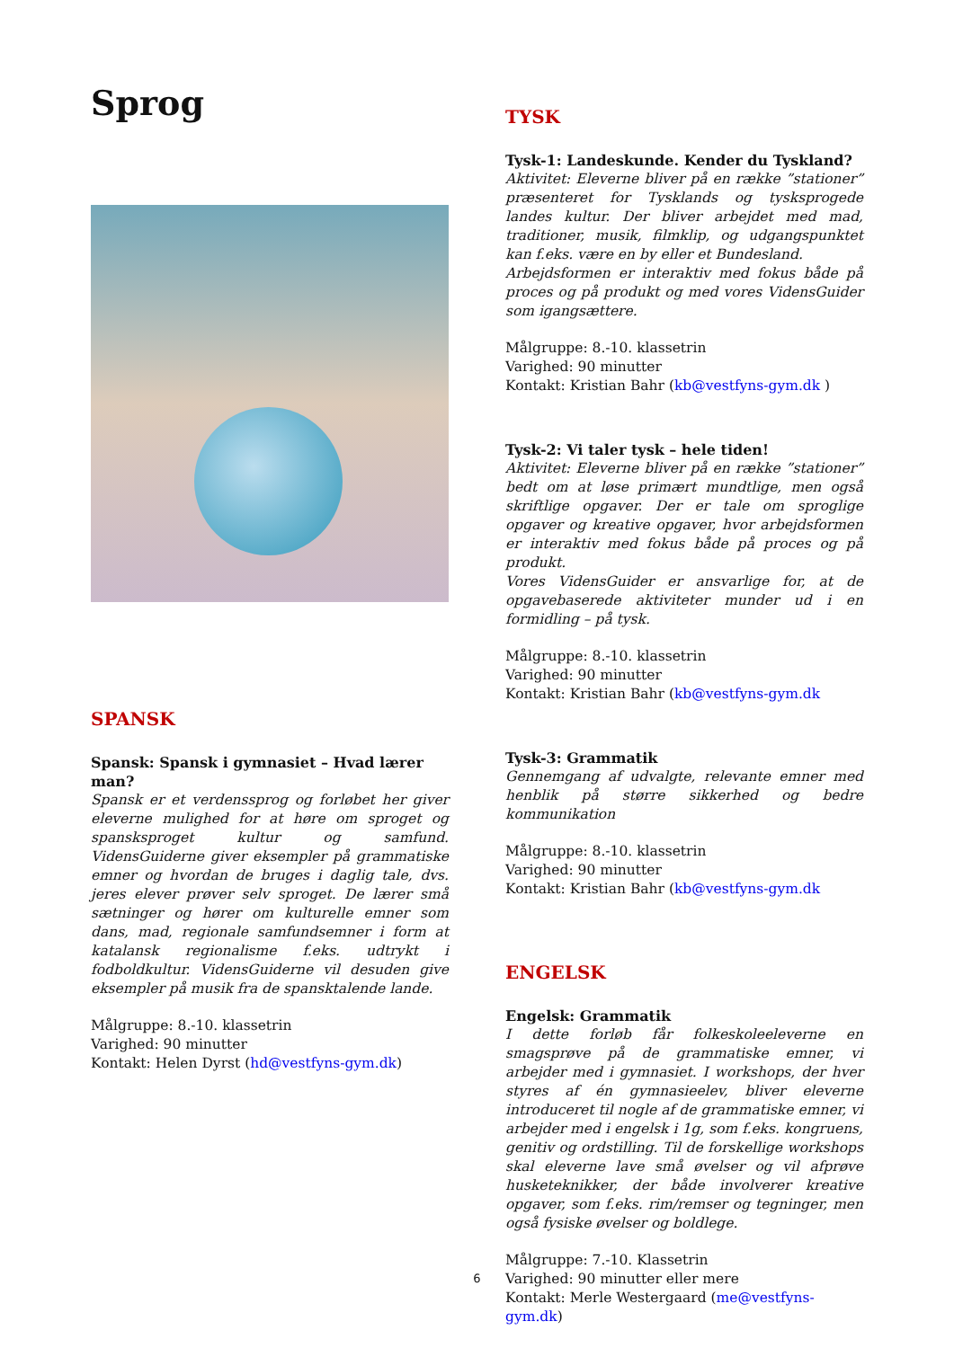Sprog
SPANSK
Spansk: Spansk i gymnasiet – Hvad lærer man?
Spansk er et verdenssprog og forløbet her giver eleverne mulighed for at høre om sproget og spansksproget kultur og samfund. VidensGuiderne giver eksempler på grammatiske emner og hvordan de bruges i daglig tale, dvs. jeres elever prøver selv sproget. De lærer små sætninger og hører om kulturelle emner som dans, mad, regionale samfundsemner i form at katalansk regionalisme f.eks. udtrykt i fodboldkultur. VidensGuiderne vil desuden give eksempler på musik fra de spansktalende lande.
Målgruppe: 8.-10. klassetrin
Varighed: 90 minutter
Kontakt: Helen Dyrst (hd@vestfyns-gym.dk)
TYSK
Tysk-1: Landeskunde. Kender du Tyskland?
Aktivitet: Eleverne bliver på en række ”stationer” præsenteret for Tysklands og tysksprogede landes kultur. Der bliver arbejdet med mad, traditioner, musik, filmklip, og udgangspunktet kan f.eks. være en by eller et Bundesland.
Arbejdsformen er interaktiv med fokus både på proces og på produkt og med vores VidensGuider som igangsættere.
Målgruppe: 8.-10. klassetrin
Varighed: 90 minutter
Kontakt: Kristian Bahr (kb@vestfyns-gym.dk )
Tysk-2: Vi taler tysk – hele tiden!
Aktivitet: Eleverne bliver på en række ”stationer” bedt om at løse primært mundtlige, men også skriftlige opgaver. Der er tale om sproglige opgaver og kreative opgaver, hvor arbejdsformen er interaktiv med fokus både på proces og på produkt.
Vores VidensGuider er ansvarlige for, at de opgavebaserede aktiviteter munder ud i en formidling – på tysk.
Målgruppe: 8.-10. klassetrin
Varighed: 90 minutter
Kontakt: Kristian Bahr (kb@vestfyns-gym.dk
Tysk-3: Grammatik
Gennemgang af udvalgte, relevante emner med henblik på større sikkerhed og bedre kommunikation
Målgruppe: 8.-10. klassetrin
Varighed: 90 minutter
Kontakt: Kristian Bahr (kb@vestfyns-gym.dk
ENGELSK
Engelsk: Grammatik
I dette forløb får folkeskoleeleverne en smagsprøve på de grammatiske emner, vi arbejder med i gymnasiet. I workshops, der hver styres af én gymnasieelev, bliver eleverne introduceret til nogle af de grammatiske emner, vi arbejder med i engelsk i 1g, som f.eks. kongruens, genitiv og ordstilling. Til de forskellige workshops skal eleverne lave små øvelser og vil afprøve husketeknikker, der både involverer kreative opgaver, som f.eks. rim/remser og tegninger, men også fysiske øvelser og boldlege.
Målgruppe: 7.-10. Klassetrin
Varighed: 90 minutter eller mere
Kontakt: Merle Westergaard (me@vestfyns-gym.dk)
6